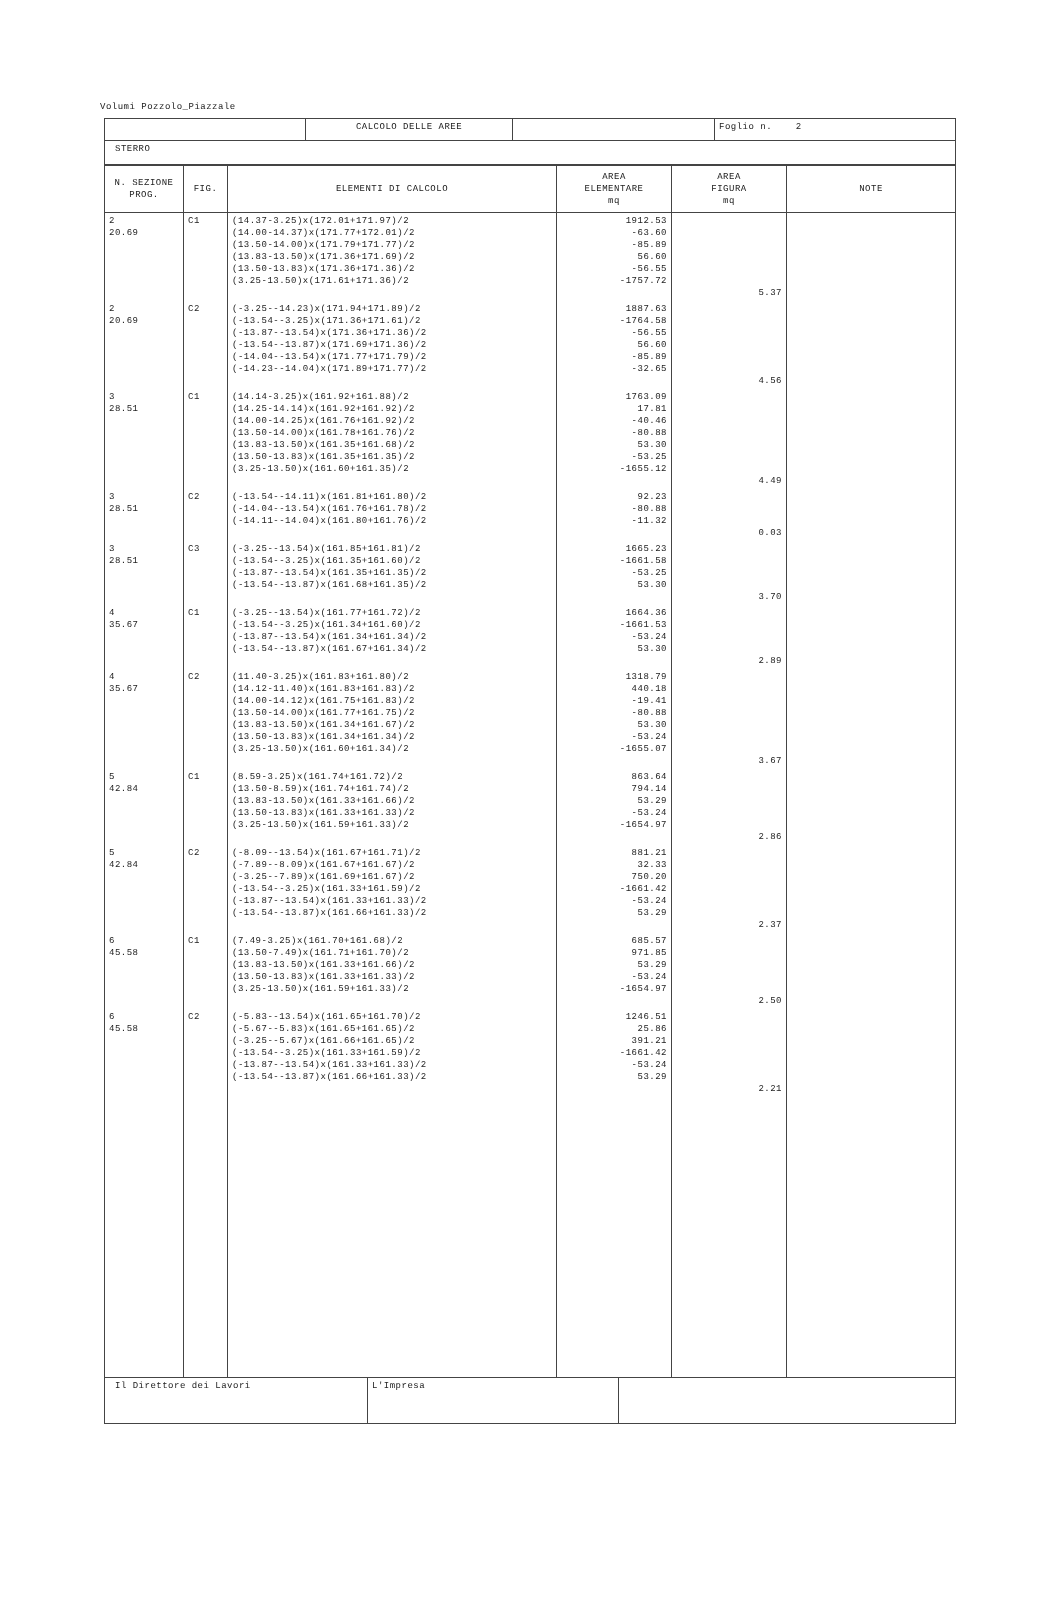Volumi Pozzolo_Piazzale
| | CALCOLO DELLE AREE | | Foglio n. 2 |
| STERRO | | | |
| N. SEZIONE PROG. | FIG. | ELEMENTI DI CALCOLO | AREA ELEMENTARE mq | AREA FIGURA mq | NOTE |
| --- | --- | --- | --- | --- | --- |
| 2 20.69 | C1 | (14.37-3.25)x(172.01+171.97)/2 (14.00-14.37)x(171.77+172.01)/2 (13.50-14.00)x(171.79+171.77)/2 (13.83-13.50)x(171.36+171.69)/2 (13.50-13.83)x(171.36+171.36)/2 (3.25-13.50)x(171.61+171.36)/2 | 1912.53 -63.60 -85.89 56.60 -56.55 -1757.72 | 5.37 | |
| 2 20.69 | C2 | (-3.25--14.23)x(171.94+171.89)/2 (-13.54--3.25)x(171.36+171.61)/2 (-13.87--13.54)x(171.36+171.36)/2 (-13.54--13.87)x(171.69+171.36)/2 (-14.04--13.54)x(171.77+171.79)/2 (-14.23--14.04)x(171.89+171.77)/2 | 1887.63 -1764.58 -56.55 56.60 -85.89 -32.65 | 4.56 | |
| 3 28.51 | C1 | (14.14-3.25)x(161.92+161.88)/2 (14.25-14.14)x(161.92+161.92)/2 (14.00-14.25)x(161.76+161.92)/2 (13.50-14.00)x(161.78+161.76)/2 (13.83-13.50)x(161.35+161.68)/2 (13.50-13.83)x(161.35+161.35)/2 (3.25-13.50)x(161.60+161.35)/2 | 1763.09 17.81 -40.46 -80.88 53.30 -53.25 -1655.12 | 4.49 | |
| 3 28.51 | C2 | (-13.54--14.11)x(161.81+161.80)/2 (-14.04--13.54)x(161.76+161.78)/2 (-14.11--14.04)x(161.80+161.76)/2 | 92.23 -80.88 -11.32 | 0.03 | |
| 3 28.51 | C3 | (-3.25--13.54)x(161.85+161.81)/2 (-13.54--3.25)x(161.35+161.60)/2 (-13.87--13.54)x(161.35+161.35)/2 (-13.54--13.87)x(161.68+161.35)/2 | 1665.23 -1661.58 -53.25 53.30 | 3.70 | |
| 4 35.67 | C1 | (-3.25--13.54)x(161.77+161.72)/2 (-13.54--3.25)x(161.34+161.60)/2 (-13.87--13.54)x(161.34+161.34)/2 (-13.54--13.87)x(161.67+161.34)/2 | 1664.36 -1661.53 -53.24 53.30 | 2.89 | |
| 4 35.67 | C2 | (11.40-3.25)x(161.83+161.80)/2 (14.12-11.40)x(161.83+161.83)/2 (14.00-14.12)x(161.75+161.83)/2 (13.50-14.00)x(161.77+161.75)/2 (13.83-13.50)x(161.34+161.67)/2 (13.50-13.83)x(161.34+161.34)/2 (3.25-13.50)x(161.60+161.34)/2 | 1318.79 440.18 -19.41 -80.88 53.30 -53.24 -1655.07 | 3.67 | |
| 5 42.84 | C1 | (8.59-3.25)x(161.74+161.72)/2 (13.50-8.59)x(161.74+161.74)/2 (13.83-13.50)x(161.33+161.66)/2 (13.50-13.83)x(161.33+161.33)/2 (3.25-13.50)x(161.59+161.33)/2 | 863.64 794.14 53.29 -53.24 -1654.97 | 2.86 | |
| 5 42.84 | C2 | (-8.09--13.54)x(161.67+161.71)/2 (-7.89--8.09)x(161.67+161.67)/2 (-3.25--7.89)x(161.69+161.67)/2 (-13.54--3.25)x(161.33+161.59)/2 (-13.87--13.54)x(161.33+161.33)/2 (-13.54--13.87)x(161.66+161.33)/2 | 881.21 32.33 750.20 -1661.42 -53.24 53.29 | 2.37 | |
| 6 45.58 | C1 | (7.49-3.25)x(161.70+161.68)/2 (13.50-7.49)x(161.71+161.70)/2 (13.83-13.50)x(161.33+161.66)/2 (13.50-13.83)x(161.33+161.33)/2 (3.25-13.50)x(161.59+161.33)/2 | 685.57 971.85 53.29 -53.24 -1654.97 | 2.50 | |
| 6 45.58 | C2 | (-5.83--13.54)x(161.65+161.70)/2 (-5.67--5.83)x(161.65+161.65)/2 (-3.25--5.67)x(161.66+161.65)/2 (-13.54--3.25)x(161.33+161.59)/2 (-13.87--13.54)x(161.33+161.33)/2 (-13.54--13.87)x(161.66+161.33)/2 | 1246.51 25.86 391.21 -1661.42 -53.24 53.29 | 2.21 | |
| Il Direttore dei Lavori | L'Impresa | |